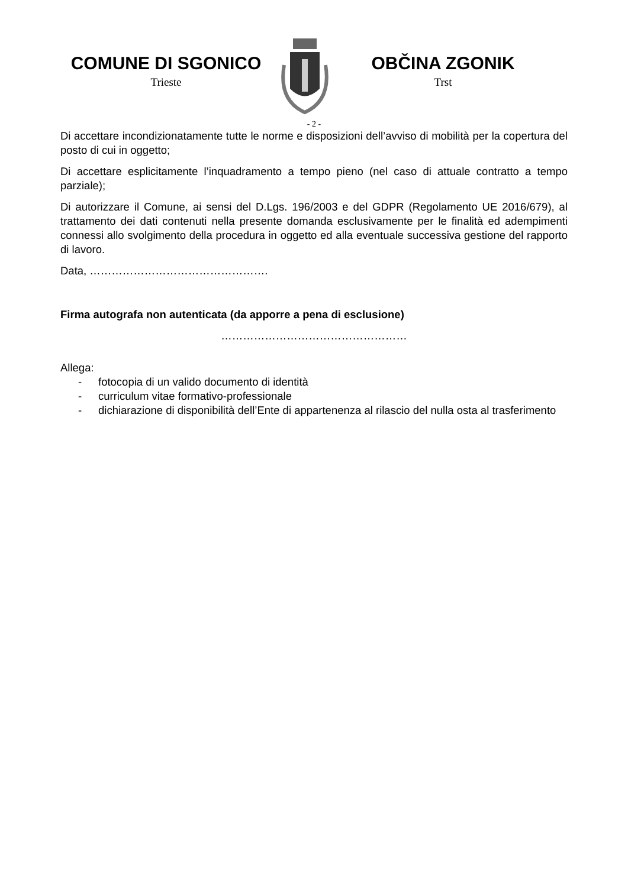COMUNE DI SGONICO
Trieste
OBČINA ZGONIK
Trst
- 2 -
Di accettare incondizionatamente tutte le norme e disposizioni dell’avviso di mobilità per la copertura del posto di cui in oggetto;
Di accettare esplicitamente l’inquadramento a tempo pieno (nel caso di attuale contratto a tempo parziale);
Di autorizzare il Comune, ai sensi del D.Lgs. 196/2003 e del GDPR (Regolamento UE 2016/679), al trattamento dei dati contenuti nella presente domanda esclusivamente per le finalità ed adempimenti connessi allo svolgimento della procedura in oggetto ed alla eventuale successiva gestione del rapporto di lavoro.
Data, ………………………………………….
Firma autografa non autenticata (da apporre a pena di esclusione)
……………………………………………
Allega:
- fotocopia di un valido documento di identità
- curriculum vitae formativo-professionale
- dichiarazione di disponibilità dell’Ente di appartenenza al rilascio del nulla osta al trasferimento